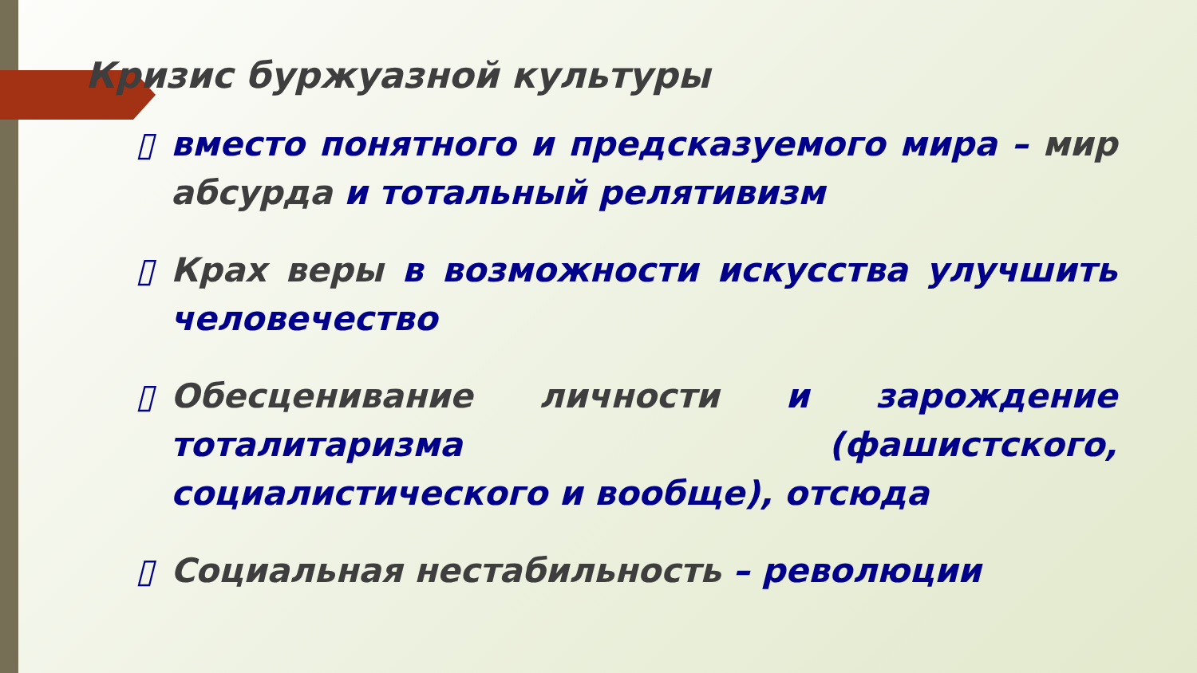Кризис буржуазной культуры
▯ вместо понятного и предсказуемого мира – мир абсурда и тотальный релятивизм
▯ Крах веры в возможности искусства улучшить человечество
▯ Обесценивание личности и зарождение тоталитаризма (фашистского, социалистического и вообще), отсюда
▯ Социальная нестабильность – революции